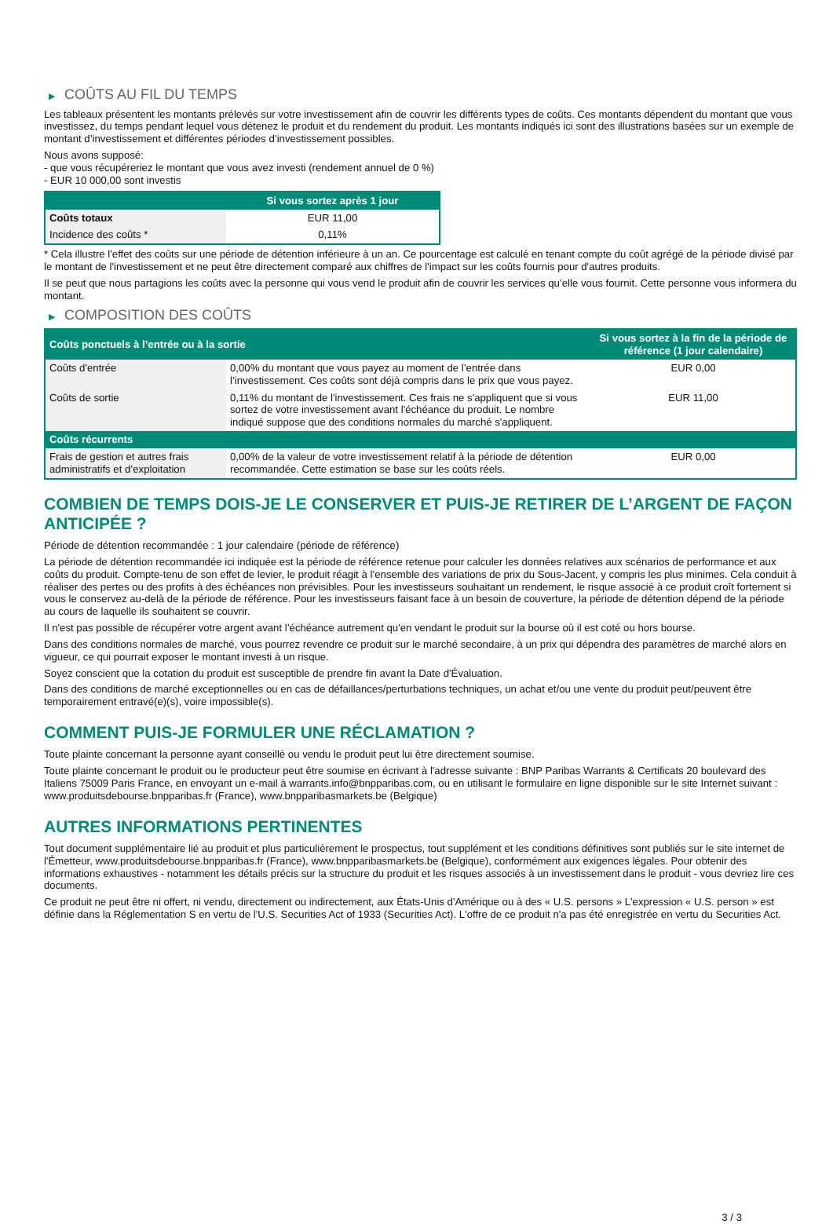▶ COÛTS AU FIL DU TEMPS
Les tableaux présentent les montants prélevés sur votre investissement afin de couvrir les différents types de coûts. Ces montants dépendent du montant que vous investissez, du temps pendant lequel vous détenez le produit et du rendement du produit. Les montants indiqués ici sont des illustrations basées sur un exemple de montant d’investissement et différentes périodes d’investissement possibles.
Nous avons supposé:
- que vous récupéreriez le montant que vous avez investi (rendement annuel de 0 %)
- EUR 10 000,00 sont investis
| | Si vous sortez après 1 jour |
| --- | --- |
| Coûts totaux | EUR 11,00 |
| Incidence des coûts * | 0,11% |
* Cela illustre l'effet des coûts sur une période de détention inférieure à un an. Ce pourcentage est calculé en tenant compte du coût agrégé de la période divisé par le montant de l'investissement et ne peut être directement comparé aux chiffres de l'impact sur les coûts fournis pour d'autres produits.
Il se peut que nous partagions les coûts avec la personne qui vous vend le produit afin de couvrir les services qu’elle vous fournit. Cette personne vous informera du montant.
▶ COMPOSITION DES COÛTS
| Coûts ponctuels à l’entrée ou à la sortie | | Si vous sortez à la fin de la période de référence (1 jour calendaire) |
| --- | --- | --- |
| Coûts d'entrée | 0,00% du montant que vous payez au moment de l’entrée dans l’investissement. Ces coûts sont déjà compris dans le prix que vous payez. | EUR 0,00 |
| Coûts de sortie | 0,11% du montant de l'investissement. Ces frais ne s'appliquent que si vous sortez de votre investissement avant l'échéance du produit. Le nombre indiqué suppose que des conditions normales du marché s'appliquent. | EUR 11,00 |
| Coûts récurrents | | |
| Frais de gestion et autres frais administratifs et d’exploitation | 0,00% de la valeur de votre investissement relatif à la période de détention recommandée. Cette estimation se base sur les coûts réels. | EUR 0,00 |
COMBIEN DE TEMPS DOIS-JE LE CONSERVER ET PUIS-JE RETIRER DE L’ARGENT DE FAÇON ANTICIPÉE ?
Période de détention recommandée : 1 jour calendaire (période de référence)
La période de détention recommandée ici indiquée est la période de référence retenue pour calculer les données relatives aux scénarios de performance et aux coûts du produit. Compte-tenu de son effet de levier, le produit réagit à l’ensemble des variations de prix du Sous-Jacent, y compris les plus minimes. Cela conduit à réaliser des pertes ou des profits à des échéances non prévisibles. Pour les investisseurs souhaitant un rendement, le risque associé à ce produit croît fortement si vous le conservez au-delà de la période de référence. Pour les investisseurs faisant face à un besoin de couverture, la période de détention dépend de la période au cours de laquelle ils souhaitent se couvrir.
Il n'est pas possible de récupérer votre argent avant l’échéance autrement qu'en vendant le produit sur la bourse où il est coté ou hors bourse.
Dans des conditions normales de marché, vous pourrez revendre ce produit sur le marché secondaire, à un prix qui dépendra des paramètres de marché alors en vigueur, ce qui pourrait exposer le montant investi à un risque.
Soyez conscient que la cotation du produit est susceptible de prendre fin avant la Date d'Évaluation.
Dans des conditions de marché exceptionnelles ou en cas de défaillances/perturbations techniques, un achat et/ou une vente du produit peut/peuvent être temporairement entravé(e)(s), voire impossible(s).
COMMENT PUIS-JE FORMULER UNE RÉCLAMATION ?
Toute plainte concernant la personne ayant conseillé ou vendu le produit peut lui être directement soumise.
Toute plainte concernant le produit ou le producteur peut être soumise en écrivant à l'adresse suivante : BNP Paribas Warrants & Certificats 20 boulevard des Italiens 75009 Paris France, en envoyant un e-mail à warrants.info@bnpparibas.com, ou en utilisant le formulaire en ligne disponible sur le site Internet suivant : www.produitsdebourse.bnpparibas.fr (France), www.bnpparibasmarkets.be (Belgique)
AUTRES INFORMATIONS PERTINENTES
Tout document supplémentaire lié au produit et plus particulièrement le prospectus, tout supplément et les conditions définitives sont publiés sur le site internet de l'Émetteur, www.produitsdebourse.bnpparibas.fr (France), www.bnpparibasmarkets.be (Belgique), conformément aux exigences légales. Pour obtenir des informations exhaustives - notamment les détails précis sur la structure du produit et les risques associés à un investissement dans le produit - vous devriez lire ces documents.
Ce produit ne peut être ni offert, ni vendu, directement ou indirectement, aux États-Unis d'Amérique ou à des « U.S. persons » L'expression « U.S. person » est définie dans la Réglementation S en vertu de l'U.S. Securities Act of 1933 (Securities Act). L'offre de ce produit n'a pas été enregistrée en vertu du Securities Act.
3 / 3